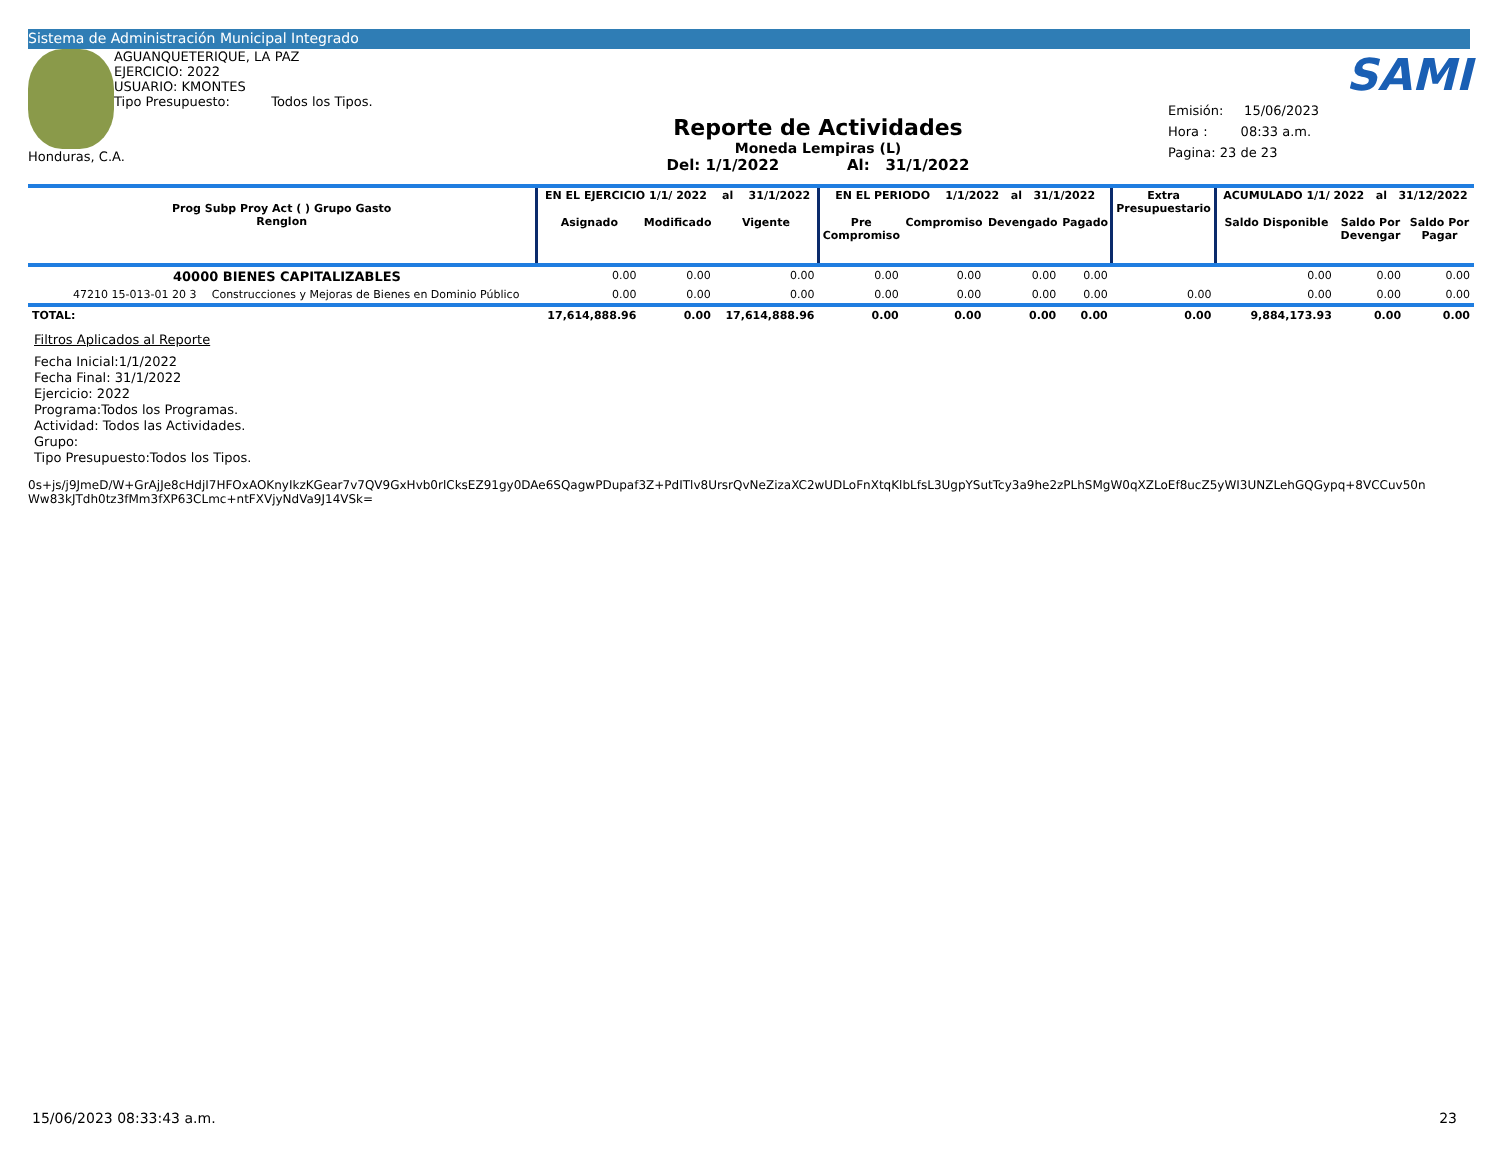Sistema de Administración Municipal Integrado
AGUANQUETERIQUE, LA PAZ
EJERCICIO: 2022
USUARIO: KMONTES
Tipo Presupuesto: Todos los Tipos.
Honduras, C.A.
Reporte de Actividades
Moneda Lempiras (L)
Del: 1/1/2022 Al: 31/1/2022
SAMI
Emisión: 15/06/2023
Hora : 08:33 a.m.
Pagina: 23 de 23
| Prog Subp Proy Act ( ) Grupo Gasto Renglon | | EN EL EJERCICIO 1/1/ 2022 al 31/1/2022 | | | EN EL PERIODO 1/1/2022 al 31/1/2022 | | | | Extra Presupuestario | ACUMULADO 1/1/ 2022 al 31/12/2022 | | |
| --- | --- | --- | --- | --- | --- | --- | --- | --- | --- | --- | --- | --- |
| | | Asignado | Modificado | Vigente | Pre Compromiso | Compromiso | Devengado | Pagado | | Saldo Disponible | Saldo Por Devengar | Saldo Por Pagar |
| 40000 BIENES CAPITALIZABLES | | 0.00 | 0.00 | 0.00 | 0.00 | 0.00 | 0.00 | 0.00 | | 0.00 | 0.00 | 0.00 |
| 47210 15-013-01 20 3 | Construcciones y Mejoras de Bienes en Dominio Público | 0.00 | 0.00 | 0.00 | 0.00 | 0.00 | 0.00 | 0.00 | 0.00 | 0.00 | 0.00 | 0.00 |
| TOTAL: | | 17,614,888.96 | 0.00 | 17,614,888.96 | 0.00 | 0.00 | 0.00 | 0.00 | 0.00 | 9,884,173.93 | 0.00 | 0.00 |
Filtros Aplicados al Reporte
Fecha Inicial:1/1/2022
Fecha Final: 31/1/2022
Ejercicio: 2022
Programa:Todos los Programas.
Actividad: Todos las Actividades.
Grupo:
Tipo Presupuesto:Todos los Tipos.
0s+js/j9JmeD/W+GrAjJe8cHdjI7HFOxAOKnyIkzKGear7v7QV9GxHvb0rlCksEZ91gy0DAe6SQagwPDupaf3Z+PdITlv8UrsrQvNeZizaXC2wUDLoFnXtqKlbLfsL3UgpYSutTcy3a9he2zPLhSMgW0qXZLoEf8ucZ5yWI3UNZLehGQGypq+8VCCuv50n
Ww83kJTdh0tz3fMm3fXP63CLmc+ntFXVjyNdVa9J14VSk=
15/06/2023 08:33:43 a.m. 23